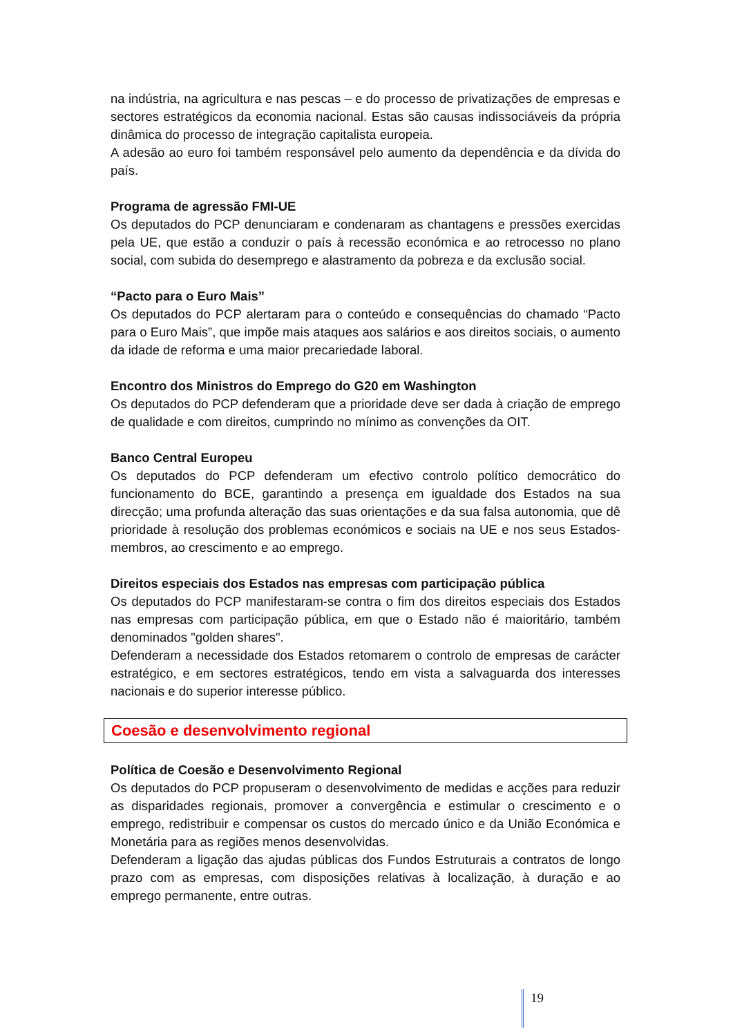na indústria, na agricultura e nas pescas – e do processo de privatizações de empresas e sectores estratégicos da economia nacional. Estas são causas indissociáveis da própria dinâmica do processo de integração capitalista europeia.
A adesão ao euro foi também responsável pelo aumento da dependência e da dívida do país.
Programa de agressão FMI-UE
Os deputados do PCP denunciaram e condenaram as chantagens e pressões exercidas pela UE, que estão a conduzir o país à recessão económica e ao retrocesso no plano social, com subida do desemprego e alastramento da pobreza e da exclusão social.
“Pacto para o Euro Mais”
Os deputados do PCP alertaram para o conteúdo e consequências do chamado “Pacto para o Euro Mais”, que impõe mais ataques aos salários e aos direitos sociais, o aumento da idade de reforma e uma maior precariedade laboral.
Encontro dos Ministros do Emprego do G20 em Washington
Os deputados do PCP defenderam que a prioridade deve ser dada à criação de emprego de qualidade e com direitos, cumprindo no mínimo as convenções da OIT.
Banco Central Europeu
Os deputados do PCP defenderam um efectivo controlo político democrático do funcionamento do BCE, garantindo a presença em igualdade dos Estados na sua direcção; uma profunda alteração das suas orientações e da sua falsa autonomia, que dê prioridade à resolução dos problemas económicos e sociais na UE e nos seus Estados-membros, ao crescimento e ao emprego.
Direitos especiais dos Estados nas empresas com participação pública
Os deputados do PCP manifestaram-se contra o fim dos direitos especiais dos Estados nas empresas com participação pública, em que o Estado não é maioritário, também denominados "golden shares".
Defenderam a necessidade dos Estados retomarem o controlo de empresas de carácter estratégico, e em sectores estratégicos, tendo em vista a salvaguarda dos interesses nacionais e do superior interesse público.
Coesão e desenvolvimento regional
Política de Coesão e Desenvolvimento Regional
Os deputados do PCP propuseram o desenvolvimento de medidas e acções para reduzir as disparidades regionais, promover a convergência e estimular o crescimento e o emprego, redistribuir e compensar os custos do mercado único e da União Económica e Monetária para as regiões menos desenvolvidas.
Defenderam a ligação das ajudas públicas dos Fundos Estruturais a contratos de longo prazo com as empresas, com disposições relativas à localização, à duração e ao emprego permanente, entre outras.
19